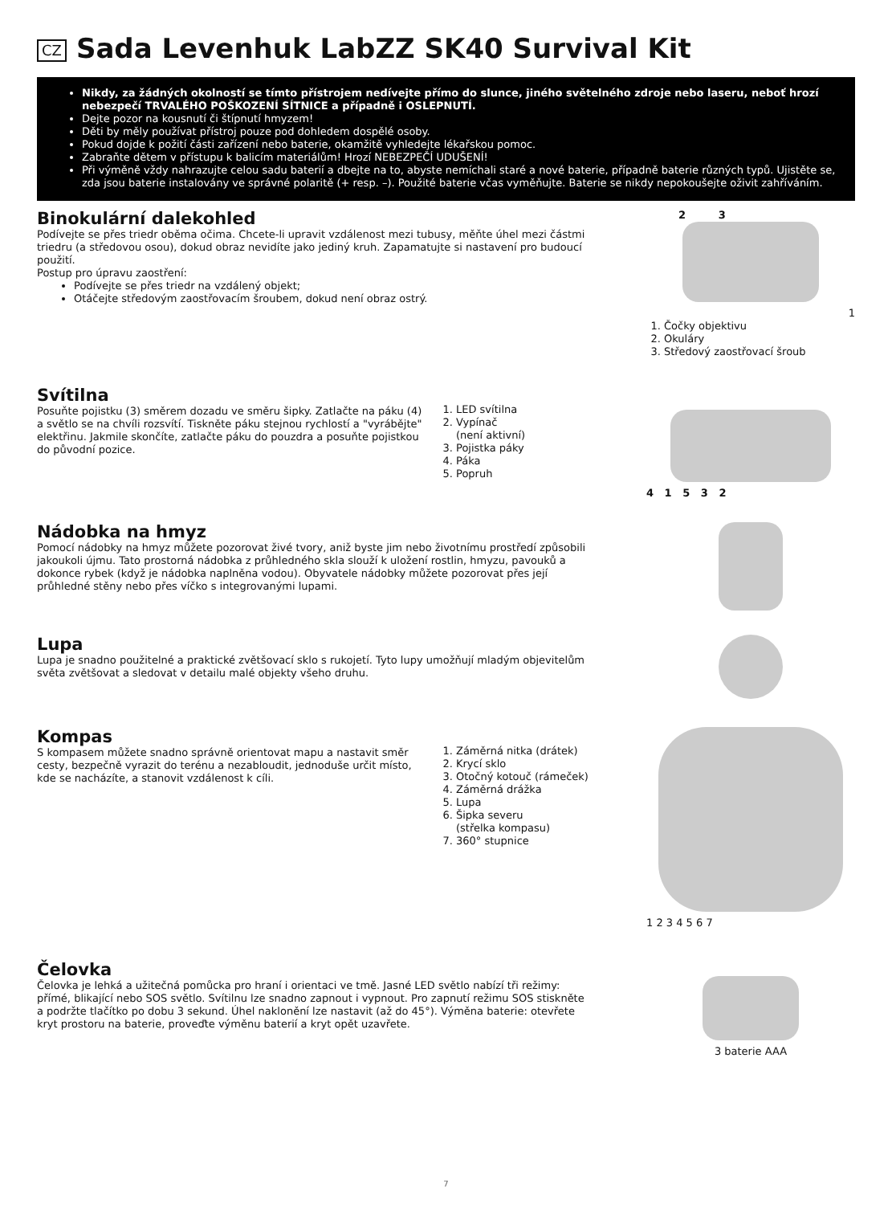CZ Sada Levenhuk LabZZ SK40 Survival Kit
Nikdy, za žádných okolností se tímto přístrojem nedívejte přímo do slunce, jiného světelného zdroje nebo laseru, neboť hrozí nebezpečí TRVALÉHO POŠKOZENÍ SÍTNICE a případně i OSLEPNUTÍ.
Dejte pozor na kousnutí či štípnutí hmyzem!
Děti by měly používat přístroj pouze pod dohledem dospělé osoby.
Pokud dojde k požití části zařízení nebo baterie, okamžitě vyhledejte lékařskou pomoc.
Zabraňte dětem v přístupu k balicím materiálům! Hrozí NEBEZPEČÍ UDUŠENÍ!
Při výměně vždy nahrazujte celou sadu baterií a dbejte na to, abyste nemíchali staré a nové baterie, případně baterie různých typů. Ujistěte se, zda jsou baterie instalovány ve správné polaritě (+ resp. –). Použité baterie včas vyměňujte. Baterie se nikdy nepokoušejte oživit zahříváním.
Binokulární dalekohled
Podívejte se přes triedr oběma očima. Chcete-li upravit vzdálenost mezi tubusy, měňte úhel mezi částmi triedru (a středovou osou), dokud obraz nevidíte jako jediný kruh. Zapamatujte si nastavení pro budoucí použití.
Postup pro úpravu zaostření:
Podívejte se přes triedr na vzdálený objekt;
Otáčejte středovým zaostřovacím šroubem, dokud není obraz ostrý.
2 3
1
1. Čočky objektivu
2. Okuláry
3. Středový zaostřovací šroub
Svítilna
Posuňte pojistku (3) směrem dozadu ve směru šipky. Zatlačte na páku (4) a světlo se na chvíli rozsvítí. Tiskněte páku stejnou rychlostí a "vyrábějte" elektřinu. Jakmile skončíte, zatlačte páku do pouzdra a posuňte pojistkou do původní pozice.
1. LED svítilna
2. Vypínač
(není aktivní)
3. Pojistka páky
4. Páka
5. Popruh
4 1 5 3 2
Nádobka na hmyz
Pomocí nádobky na hmyz můžete pozorovat živé tvory, aniž byste jim nebo životnímu prostředí způsobili jakoukoli újmu. Tato prostorná nádobka z průhledného skla slouží k uložení rostlin, hmyzu, pavouků a dokonce rybek (když je nádobka naplněna vodou). Obyvatele nádobky můžete pozorovat přes její průhledné stěny nebo přes víčko s integrovanými lupami.
Lupa
Lupa je snadno použitelné a praktické zvětšovací sklo s rukojetí. Tyto lupy umožňují mladým objevitelům světa zvětšovat a sledovat v detailu malé objekty všeho druhu.
Kompas
S kompasem můžete snadno správně orientovat mapu a nastavit směr cesty, bezpečně vyrazit do terénu a nezabloudit, jednoduše určit místo, kde se nacházíte, a stanovit vzdálenost k cíli.
1. Záměrná nitka (drátek)
2. Krycí sklo
3. Otočný kotouč (rámeček)
4. Záměrná drážka
5. Lupa
6. Šipka severu
(střelka kompasu)
7. 360° stupnice
1 2 3 4 5 6 7
Čelovka
Čelovka je lehká a užitečná pomůcka pro hraní i orientaci ve tmě. Jasné LED světlo nabízí tři režimy: přímé, blikající nebo SOS světlo. Svítilnu lze snadno zapnout i vypnout. Pro zapnutí režimu SOS stiskněte a podržte tlačítko po dobu 3 sekund. Úhel naklonění lze nastavit (až do 45°). Výměna baterie: otevřete kryt prostoru na baterie, proveďte výměnu baterií a kryt opět uzavřete.
3 baterie AAA
7